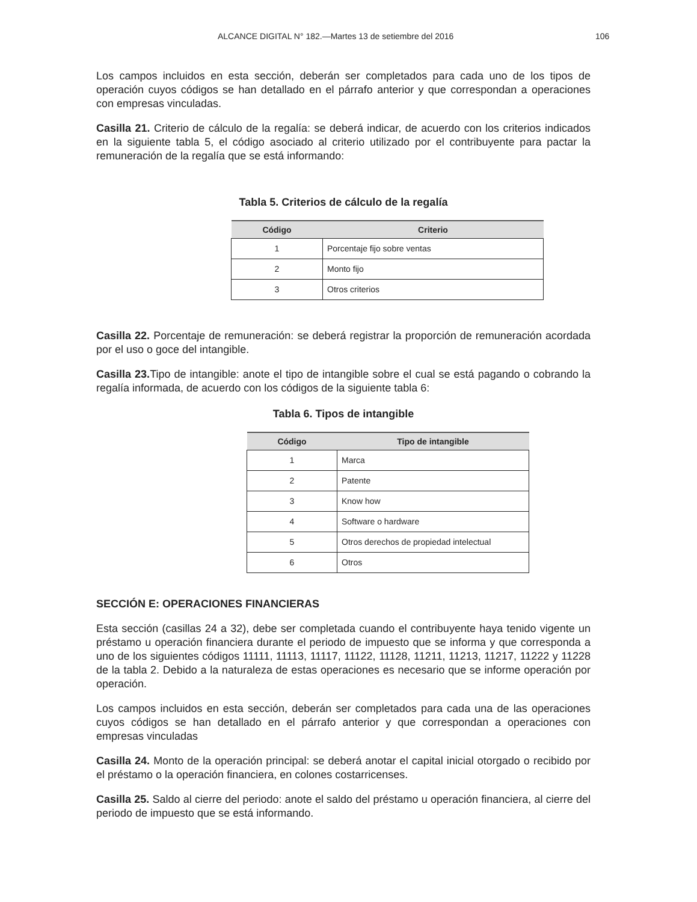ALCANCE DIGITAL N° 182.—Martes 13 de setiembre del 2016 106
Los campos incluidos en esta sección, deberán ser completados para cada uno de los tipos de operación cuyos códigos se han detallado en el párrafo anterior y que correspondan a operaciones con empresas vinculadas.
Casilla 21. Criterio de cálculo de la regalía: se deberá indicar, de acuerdo con los criterios indicados en la siguiente tabla 5, el código asociado al criterio utilizado por el contribuyente para pactar la remuneración de la regalía que se está informando:
Tabla 5. Criterios de cálculo de la regalía
| Código | Criterio |
| --- | --- |
| 1 | Porcentaje fijo sobre ventas |
| 2 | Monto fijo |
| 3 | Otros criterios |
Casilla 22. Porcentaje de remuneración: se deberá registrar la proporción de remuneración acordada por el uso o goce del intangible.
Casilla 23. Tipo de intangible: anote el tipo de intangible sobre el cual se está pagando o cobrando la regalía informada, de acuerdo con los códigos de la siguiente tabla 6:
Tabla 6. Tipos de intangible
| Código | Tipo de intangible |
| --- | --- |
| 1 | Marca |
| 2 | Patente |
| 3 | Know how |
| 4 | Software o hardware |
| 5 | Otros derechos de propiedad intelectual |
| 6 | Otros |
SECCIÓN E: OPERACIONES FINANCIERAS
Esta sección (casillas 24 a 32), debe ser completada cuando el contribuyente haya tenido vigente un préstamo u operación financiera durante el periodo de impuesto que se informa y que corresponda a uno de los siguientes códigos 11111, 11113, 11117, 11122, 11128, 11211, 11213, 11217, 11222 y 11228 de la tabla 2. Debido a la naturaleza de estas operaciones es necesario que se informe operación por operación.
Los campos incluidos en esta sección, deberán ser completados para cada una de las operaciones cuyos códigos se han detallado en el párrafo anterior y que correspondan a operaciones con empresas vinculadas
Casilla 24. Monto de la operación principal: se deberá anotar el capital inicial otorgado o recibido por el préstamo o la operación financiera, en colones costarricenses.
Casilla 25. Saldo al cierre del periodo: anote el saldo del préstamo u operación financiera, al cierre del periodo de impuesto que se está informando.